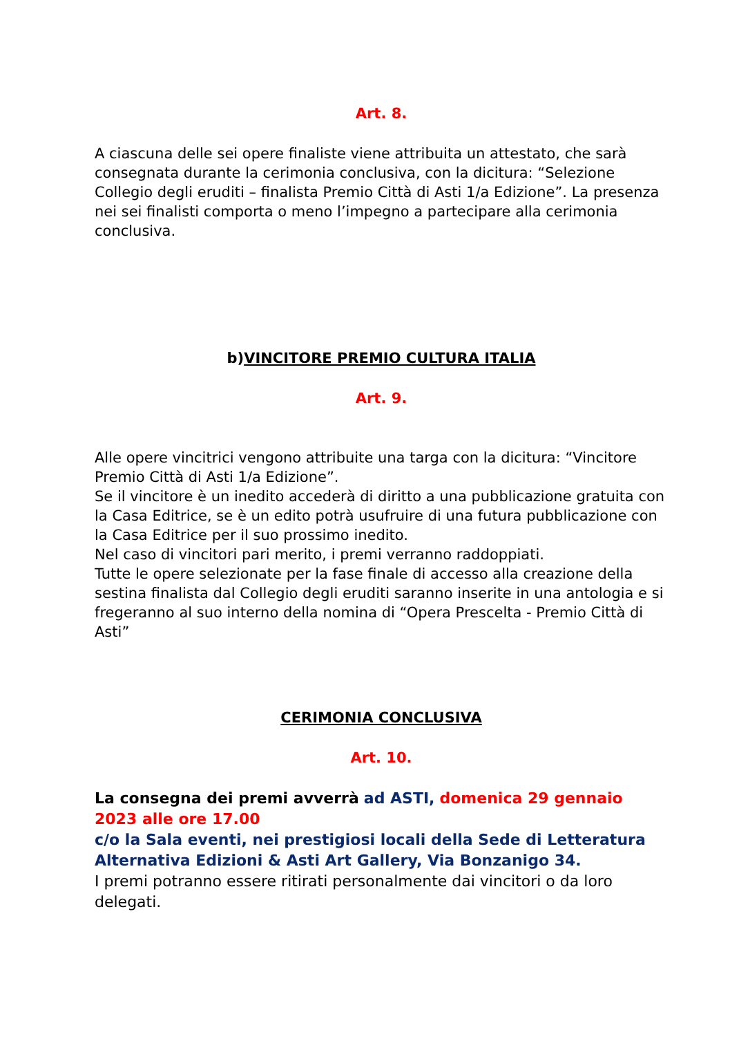Art. 8.
A ciascuna delle sei opere finaliste viene attribuita un attestato, che sarà consegnata durante la cerimonia conclusiva, con la dicitura: “Selezione Collegio degli eruditi – finalista Premio Città di Asti 1/a Edizione”. La presenza nei sei finalisti comporta o meno l’impegno a partecipare alla cerimonia conclusiva.
b)VINCITORE PREMIO CULTURA ITALIA
Art. 9.
Alle opere vincitrici vengono attribuite una targa con la dicitura: “Vincitore Premio Città di Asti 1/a Edizione”.
Se il vincitore è un inedito accederà di diritto a una pubblicazione gratuita con la Casa Editrice, se è un edito potrà usufruire di una futura pubblicazione con la Casa Editrice per il suo prossimo inedito.
Nel caso di vincitori pari merito, i premi verranno raddoppiati.
Tutte le opere selezionate per la fase finale di accesso alla creazione della sestina finalista dal Collegio degli eruditi saranno inserite in una antologia e si fregeranno al suo interno della nomina di “Opera Prescelta - Premio Città di Asti”
CERIMONIA CONCLUSIVA
Art. 10.
La consegna dei premi avverrà ad ASTI, domenica 29 gennaio 2023 alle ore 17.00
c/o la Sala eventi, nei prestigiosi locali della Sede di Letteratura Alternativa Edizioni & Asti Art Gallery, Via Bonzanigo 34.
I premi potranno essere ritirati personalmente dai vincitori o da loro delegati.